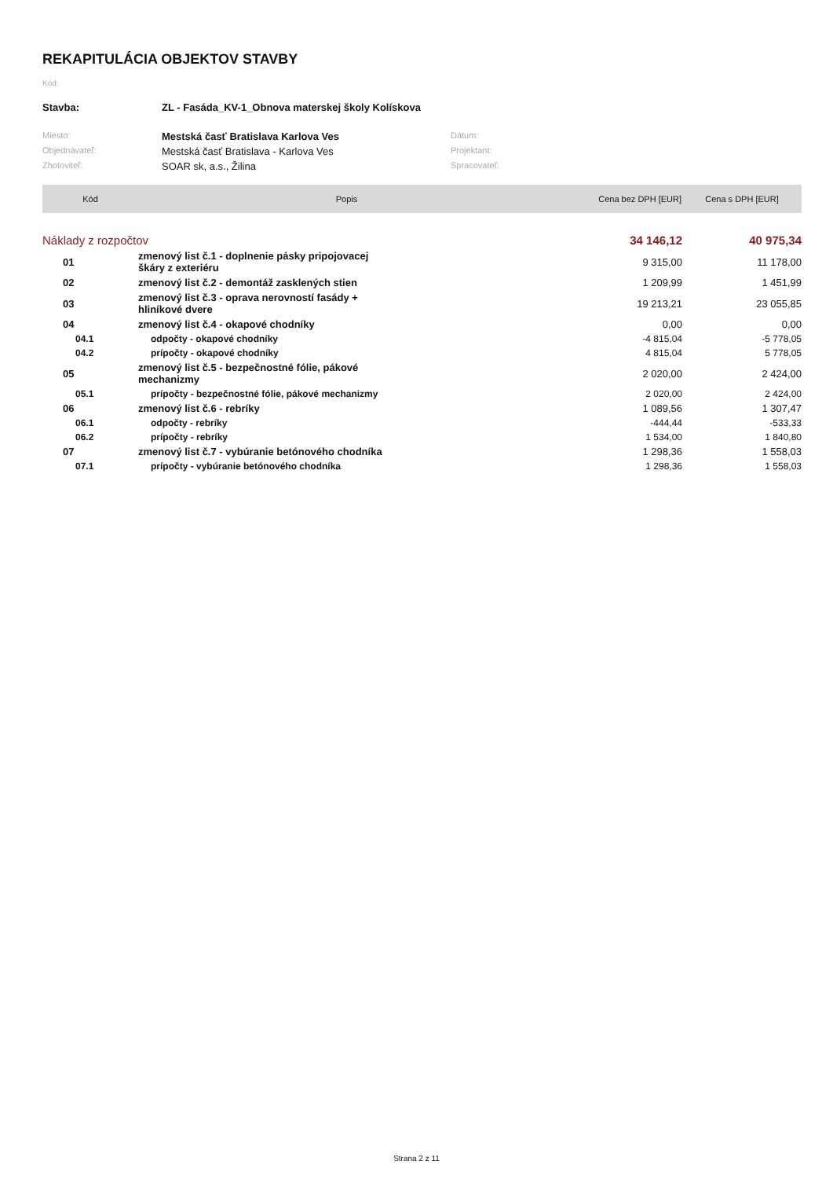REKAPITULÁCIA OBJEKTOV STAVBY
Kód:
| Stavba: | ZL - Fasáda_KV-1_Obnova materskej školy Kolískova | | |
| Miesto: | Mestská časť Bratislava Karlova Ves | Dátum: | |
| Objednávateľ: | Mestská časť Bratislava - Karlova Ves | Projektant: | |
| Zhotoviteľ: | SOAR sk, a.s., Žilina | Spracovateľ: | |
| Kód | Popis | Cena bez DPH [EUR] | Cena s DPH [EUR] |
| --- | --- | --- | --- |
| Náklady z rozpočtov | | 34 146,12 | 40 975,34 |
| 01 | zmenový list č.1 - doplnenie pásky pripojovacej škáry z exteriéru | 9 315,00 | 11 178,00 |
| 02 | zmenový list č.2 - demontáž zasklených stien | 1 209,99 | 1 451,99 |
| 03 | zmenový list č.3 - oprava nerovností fasády + hliníkové dvere | 19 213,21 | 23 055,85 |
| 04 | zmenový list č.4 - okapové chodníky | 0,00 | 0,00 |
| 04.1 | odpočty - okapové chodníky | -4 815,04 | -5 778,05 |
| 04.2 | prípočty - okapové chodníky | 4 815,04 | 5 778,05 |
| 05 | zmenový list č.5 - bezpečnostné fólie, pákové mechanizmy | 2 020,00 | 2 424,00 |
| 05.1 | prípočty - bezpečnostné fólie, pákové mechanizmy | 2 020,00 | 2 424,00 |
| 06 | zmenový list č.6 - rebríky | 1 089,56 | 1 307,47 |
| 06.1 | odpočty - rebríky | -444,44 | -533,33 |
| 06.2 | prípočty - rebríky | 1 534,00 | 1 840,80 |
| 07 | zmenový list č.7 - vybúranie betónového chodníka | 1 298,36 | 1 558,03 |
| 07.1 | prípočty - vybúranie betónového chodníka | 1 298,36 | 1 558,03 |
Strana 2 z 11